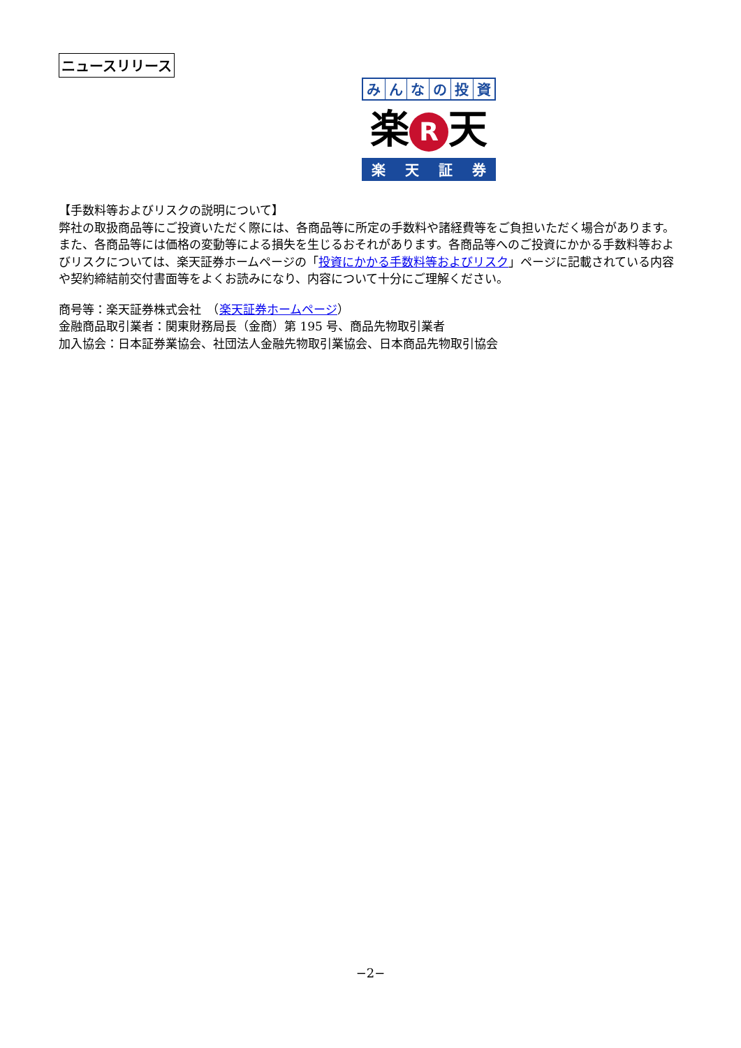ニュースリリース
みんなの投資
楽 R 天
楽天証券
【手数料等およびリスクの説明について】
弊社の取扱商品等にご投資いただく際には、各商品等に所定の手数料や諸経費等をご負担いただく場合があります。また、各商品等には価格の変動等による損失を生じるおそれがあります。各商品等へのご投資にかかる手数料等およびリスクについては、楽天証券ホームページの「投資にかかる手数料等およびリスク」ページに記載されている内容や契約締結前交付書面等をよくお読みになり、内容について十分にご理解ください。
商号等：楽天証券株式会社　（楽天証券ホームページ）
金融商品取引業者：関東財務局長（金商）第 195 号、商品先物取引業者
加入協会：日本証券業協会、社団法人金融先物取引業協会、日本商品先物取引協会
−2−